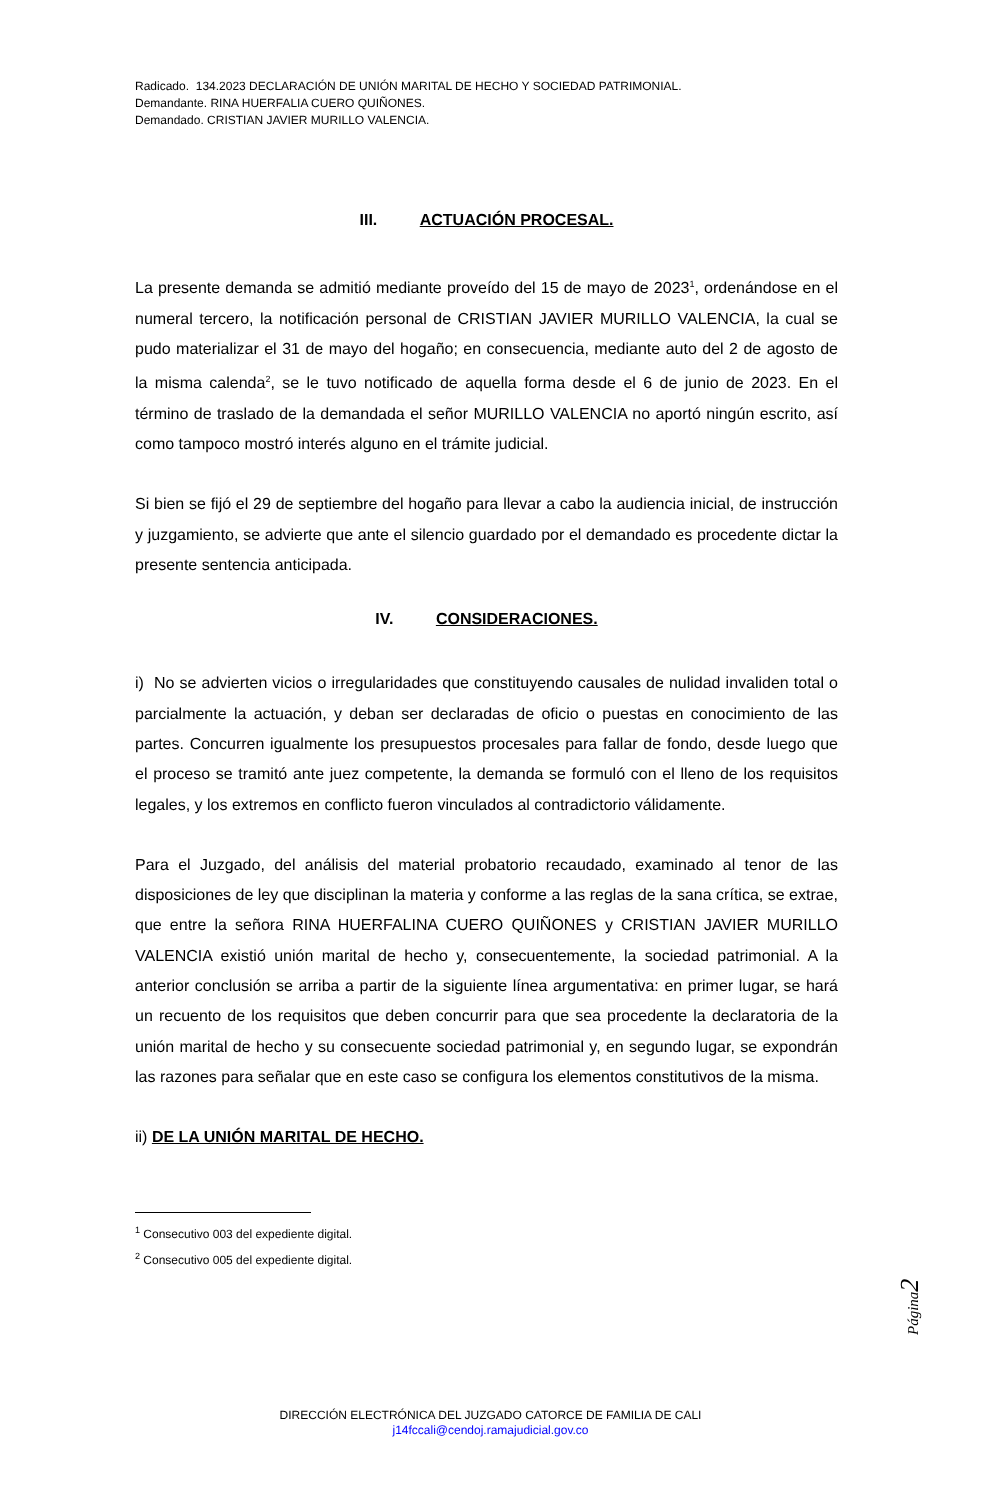Radicado. 134.2023 DECLARACIÓN DE UNIÓN MARITAL DE HECHO Y SOCIEDAD PATRIMONIAL.
Demandante. RINA HUERFALIA CUERO QUIÑONES.
Demandado. CRISTIAN JAVIER MURILLO VALENCIA.
III. ACTUACIÓN PROCESAL.
La presente demanda se admitió mediante proveído del 15 de mayo de 2023<sup>1</sup>, ordenándose en el numeral tercero, la notificación personal de CRISTIAN JAVIER MURILLO VALENCIA, la cual se pudo materializar el 31 de mayo del hogaño; en consecuencia, mediante auto del 2 de agosto de la misma calenda<sup>2</sup>, se le tuvo notificado de aquella forma desde el 6 de junio de 2023. En el término de traslado de la demandada el señor MURILLO VALENCIA no aportó ningún escrito, así como tampoco mostró interés alguno en el trámite judicial.
Si bien se fijó el 29 de septiembre del hogaño para llevar a cabo la audiencia inicial, de instrucción y juzgamiento, se advierte que ante el silencio guardado por el demandado es procedente dictar la presente sentencia anticipada.
IV. CONSIDERACIONES.
i) No se advierten vicios o irregularidades que constituyendo causales de nulidad invaliden total o parcialmente la actuación, y deban ser declaradas de oficio o puestas en conocimiento de las partes. Concurren igualmente los presupuestos procesales para fallar de fondo, desde luego que el proceso se tramitó ante juez competente, la demanda se formuló con el lleno de los requisitos legales, y los extremos en conflicto fueron vinculados al contradictorio válidamente.
Para el Juzgado, del análisis del material probatorio recaudado, examinado al tenor de las disposiciones de ley que disciplinan la materia y conforme a las reglas de la sana crítica, se extrae, que entre la señora RINA HUERFALINA CUERO QUIÑONES y CRISTIAN JAVIER MURILLO VALENCIA existió unión marital de hecho y, consecuentemente, la sociedad patrimonial. A la anterior conclusión se arriba a partir de la siguiente línea argumentativa: en primer lugar, se hará un recuento de los requisitos que deben concurrir para que sea procedente la declaratoria de la unión marital de hecho y su consecuente sociedad patrimonial y, en segundo lugar, se expondrán las razones para señalar que en este caso se configura los elementos constitutivos de la misma.
ii) DE LA UNIÓN MARITAL DE HECHO.
<sup>1</sup> Consecutivo 003 del expediente digital.
<sup>2</sup> Consecutivo 005 del expediente digital.
Página2
DIRECCIÓN ELECTRÓNICA DEL JUZGADO CATORCE DE FAMILIA DE CALI
j14fccali@cendoj.ramajudicial.gov.co